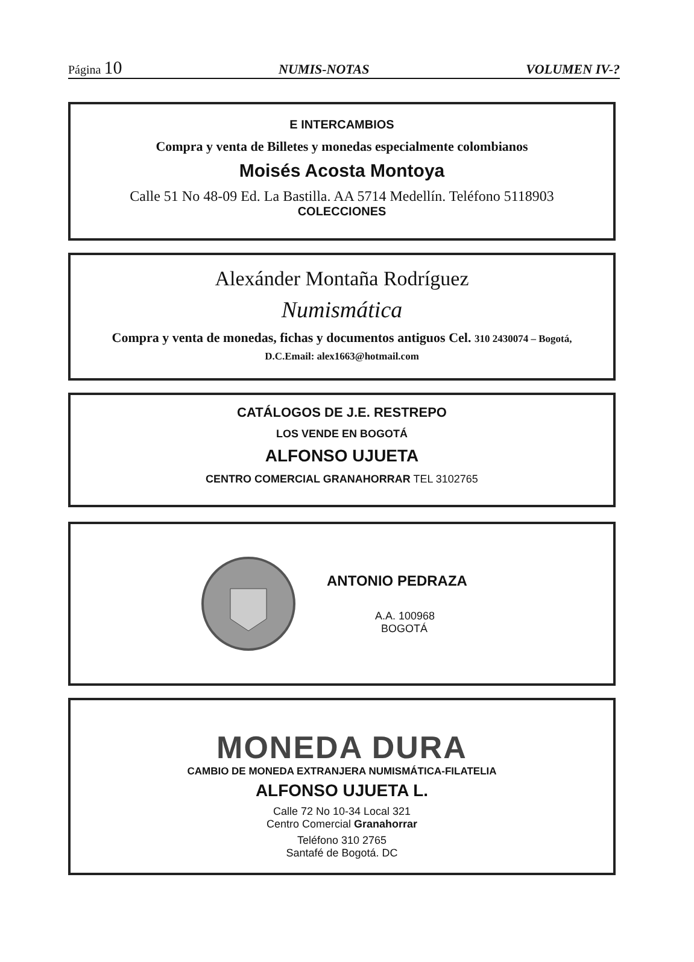Página 10
NUMIS-NOTAS VOLUMEN IV-?
E INTERCAMBIOS
Compra y venta de Billetes y monedas especialmente colombianos
Moisés Acosta Montoya
Calle 51 No 48-09 Ed. La Bastilla. AA 5714 Medellín. Teléfono 5118903
COLECCIONES
Alexánder Montaña Rodríguez
Numismática
Compra y venta de monedas, fichas y documentos antiguos Cel. 310 2430074 – Bogotá,
D.C.Email: alex1663@hotmail.com
CATÁLOGOS DE J.E. RESTREPO
LOS VENDE EN BOGOTÁ
ALFONSO UJUETA
CENTRO COMERCIAL GRANAHORRAR TEL 3102765
ANTONIO PEDRAZA
A.A. 100968
BOGOTÁ
MONEDA DURA
CAMBIO DE MONEDA EXTRANJERA NUMISMÁTICA-FILATELIA
ALFONSO UJUETA L.
Calle 72 No 10-34 Local 321
Centro Comercial Granahorrar
Teléfono 310 2765
Santafé de Bogotá. DC